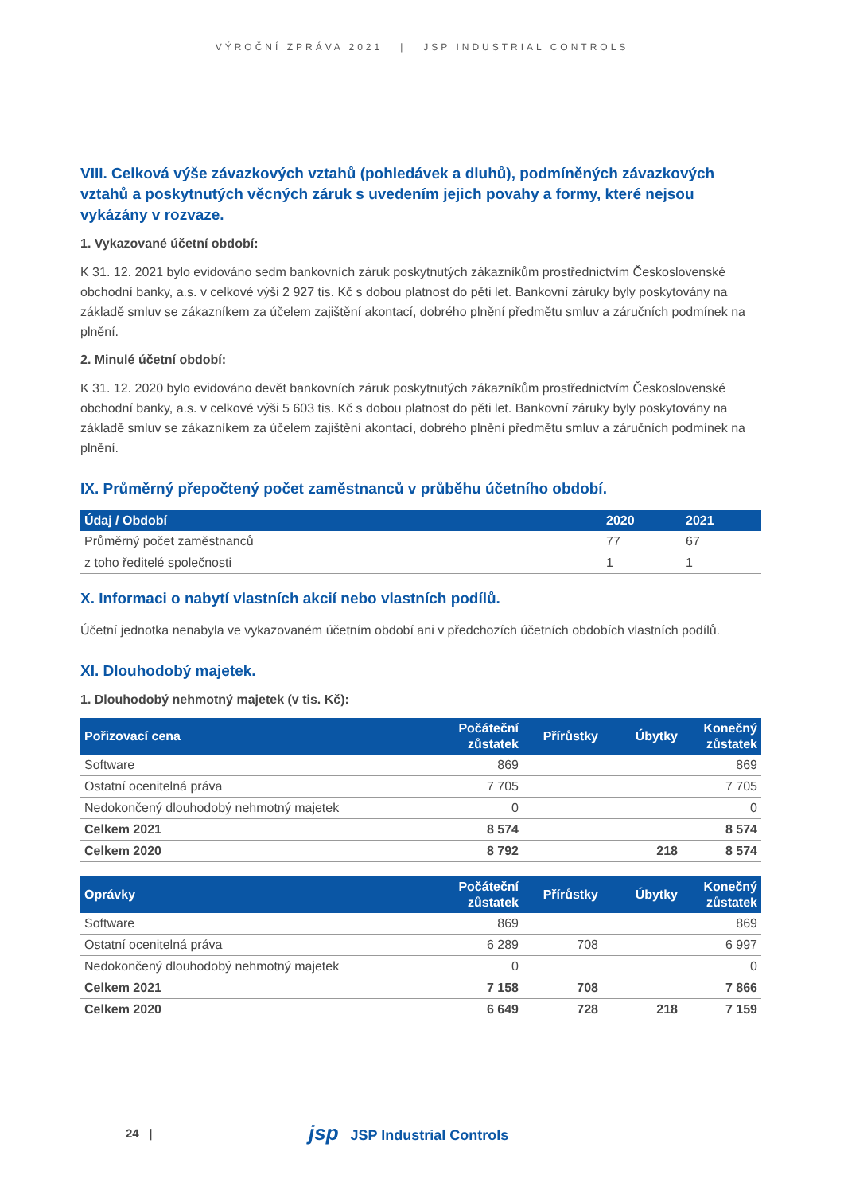VÝROČNÍ ZPRÁVA 2021 | JSP INDUSTRIAL CONTROLS
VIII. Celková výše závazkových vztahů (pohledávek a dluhů), podmíněných závazkových vztahů a poskytnutých věcných záruk s uvedením jejich povahy a formy, které nejsou vykázány v rozvaze.
1. Vykazované účetní období:
K 31. 12. 2021 bylo evidováno sedm bankovních záruk poskytnutých zákazníkům prostřednictvím Československé obchodní banky, a.s. v celkové výši 2 927 tis. Kč s dobou platnost do pěti let. Bankovní záruky byly poskytovány na základě smluv se zákazníkem za účelem zajištění akontací, dobrého plnění předmětu smluv a záručních podmínek na plnění.
2. Minulé účetní období:
K 31. 12. 2020 bylo evidováno devět bankovních záruk poskytnutých zákazníkům prostřednictvím Československé obchodní banky, a.s. v celkové výši 5 603 tis. Kč s dobou platnost do pěti let. Bankovní záruky byly poskytovány na základě smluv se zákazníkem za účelem zajištění akontací, dobrého plnění předmětu smluv a záručních podmínek na plnění.
IX. Průměrný přepočtený počet zaměstnanců v průběhu účetního období.
| Údaj / Období | 2020 | 2021 |
| --- | --- | --- |
| Průměrný počet zaměstnanců | 77 | 67 |
| z toho ředitelé společnosti | 1 | 1 |
X. Informaci o nabytí vlastních akcií nebo vlastních podílů.
Účetní jednotka nenabyla ve vykazovaném účetním období ani v předchozích účetních obdobích vlastních podílů.
XI. Dlouhodobý majetek.
1. Dlouhodobý nehmotný majetek (v tis. Kč):
| Pořizovací cena | Počáteční zůstatek | Přírůstky | Úbytky | Konečný zůstatek |
| --- | --- | --- | --- | --- |
| Software | 869 | | | 869 |
| Ostatní ocenitelná práva | 7 705 | | | 7 705 |
| Nedokončený dlouhodobý nehmotný majetek | 0 | | | 0 |
| Celkem 2021 | 8 574 | | | 8 574 |
| Celkem 2020 | 8 792 | | 218 | 8 574 |
| Oprávky | Počáteční zůstatek | Přírůstky | Úbytky | Konečný zůstatek |
| --- | --- | --- | --- | --- |
| Software | 869 | | | 869 |
| Ostatní ocenitelná práva | 6 289 | 708 | | 6 997 |
| Nedokončený dlouhodobý nehmotný majetek | 0 | | | 0 |
| Celkem 2021 | 7 158 | 708 | | 7 866 |
| Celkem 2020 | 6 649 | 728 | 218 | 7 159 |
24 |
jsp JSP Industrial Controls